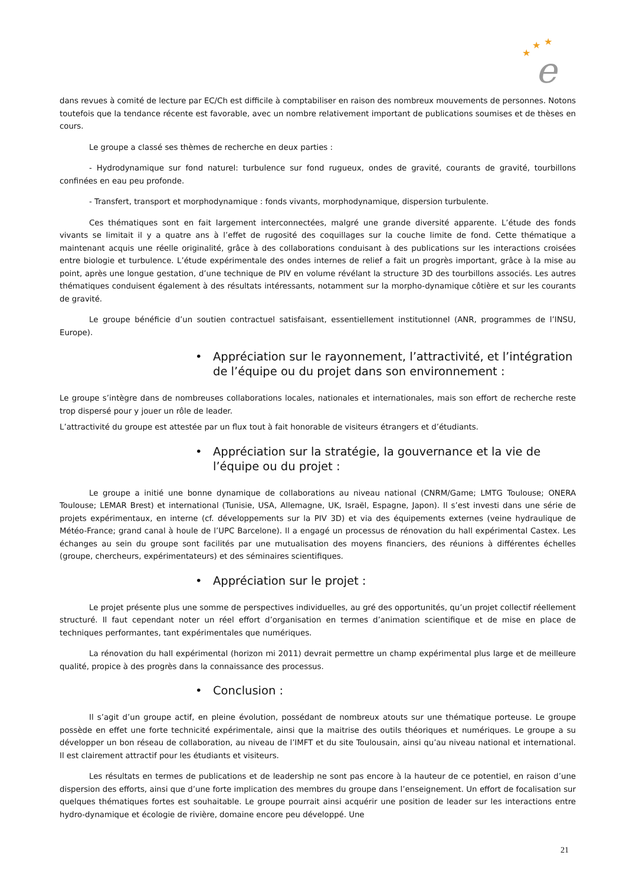★
★
★
e
dans revues à comité de lecture par EC/Ch est difficile à comptabiliser en raison des nombreux mouvements de personnes. Notons toutefois que la tendance récente est favorable, avec un nombre relativement important de publications soumises et de thèses en cours.
Le groupe a classé ses thèmes de recherche en deux parties :
- Hydrodynamique sur fond naturel: turbulence sur fond rugueux, ondes de gravité, courants de gravité, tourbillons confinées en eau peu profonde.
- Transfert, transport et morphodynamique : fonds vivants, morphodynamique, dispersion turbulente.
Ces thématiques sont en fait largement interconnectées, malgré une grande diversité apparente. L’étude des fonds vivants se limitait il y a quatre ans à l’effet de rugosité des coquillages sur la couche limite de fond. Cette thématique a maintenant acquis une réelle originalité, grâce à des collaborations conduisant à des publications sur les interactions croisées entre biologie et turbulence. L’étude expérimentale des ondes internes de relief a fait un progrès important, grâce à la mise au point, après une longue gestation, d’une technique de PIV en volume révélant la structure 3D des tourbillons associés. Les autres thématiques conduisent également à des résultats intéressants, notamment sur la morpho-dynamique côtière et sur les courants de gravité.
Le groupe bénéficie d’un soutien contractuel satisfaisant, essentiellement institutionnel (ANR, programmes de l’INSU, Europe).
• Appréciation sur le rayonnement, l’attractivité, et l’intégration de l’équipe ou du projet dans son environnement :
Le groupe s’intègre dans de nombreuses collaborations locales, nationales et internationales, mais son effort de recherche reste trop dispersé pour y jouer un rôle de leader.
L’attractivité du groupe est attestée par un flux tout à fait honorable de visiteurs étrangers et d’étudiants.
• Appréciation sur la stratégie, la gouvernance et la vie de l’équipe ou du projet :
Le groupe a initié une bonne dynamique de collaborations au niveau national (CNRM/Game; LMTG Toulouse; ONERA Toulouse; LEMAR Brest) et international (Tunisie, USA, Allemagne, UK, Israël, Espagne, Japon). Il s’est investi dans une série de projets expérimentaux, en interne (cf. développements sur la PIV 3D) et via des équipements externes (veine hydraulique de Météo-France; grand canal à houle de l’UPC Barcelone). Il a engagé un processus de rénovation du hall expérimental Castex. Les échanges au sein du groupe sont facilités par une mutualisation des moyens financiers, des réunions à différentes échelles (groupe, chercheurs, expérimentateurs) et des séminaires scientifiques.
• Appréciation sur le projet :
Le projet présente plus une somme de perspectives individuelles, au gré des opportunités, qu’un projet collectif réellement structuré. Il faut cependant noter un réel effort d’organisation en termes d’animation scientifique et de mise en place de techniques performantes, tant expérimentales que numériques.
La rénovation du hall expérimental (horizon mi 2011) devrait permettre un champ expérimental plus large et de meilleure qualité, propice à des progrès dans la connaissance des processus.
• Conclusion :
Il s’agit d’un groupe actif, en pleine évolution, possédant de nombreux atouts sur une thématique porteuse. Le groupe possède en effet une forte technicité expérimentale, ainsi que la maitrise des outils théoriques et numériques. Le groupe a su développer un bon réseau de collaboration, au niveau de l’IMFT et du site Toulousain, ainsi qu’au niveau national et international. Il est clairement attractif pour les étudiants et visiteurs.
Les résultats en termes de publications et de leadership ne sont pas encore à la hauteur de ce potentiel, en raison d’une dispersion des efforts, ainsi que d’une forte implication des membres du groupe dans l’enseignement. Un effort de focalisation sur quelques thématiques fortes est souhaitable. Le groupe pourrait ainsi acquérir une position de leader sur les interactions entre hydro-dynamique et écologie de rivière, domaine encore peu développé. Une
21